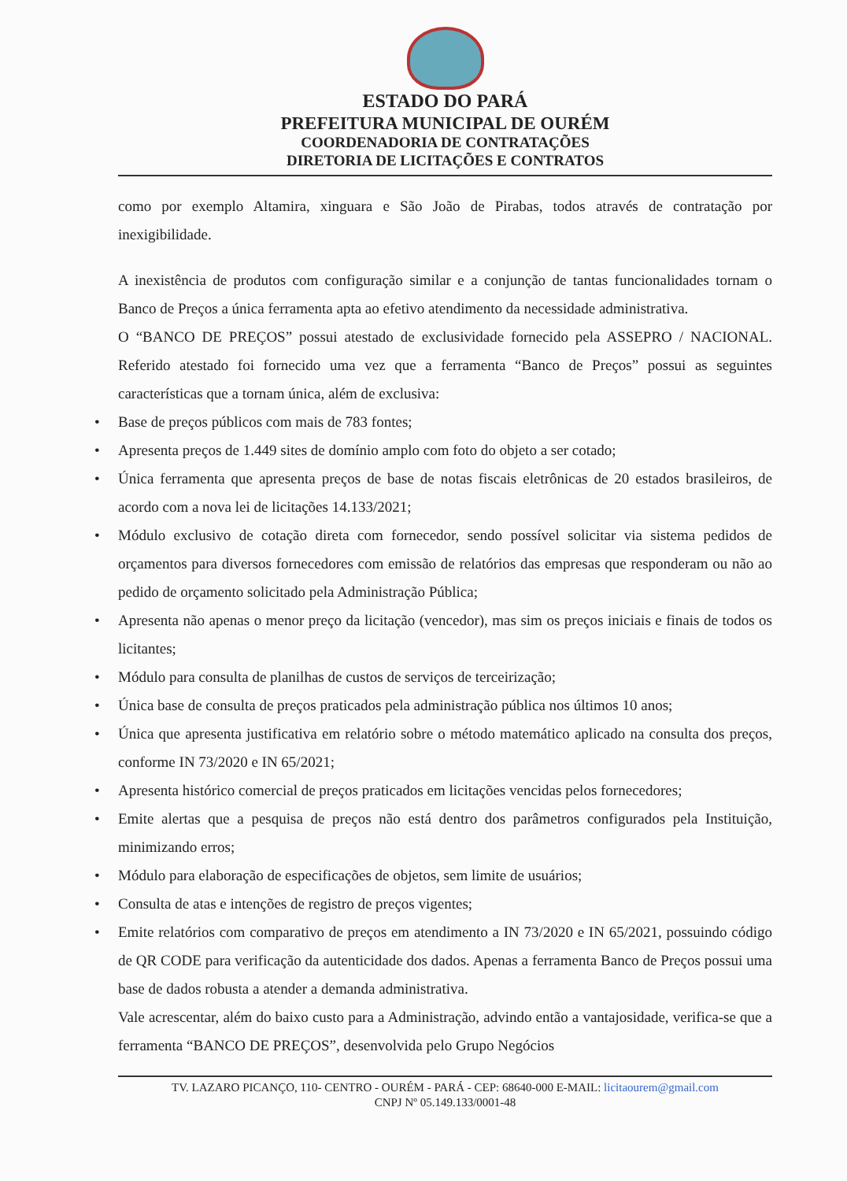ESTADO DO PARÁ
PREFEITURA MUNICIPAL DE OURÉM
COORDENADORIA DE CONTRATAÇÕES
DIRETORIA DE LICITAÇÕES E CONTRATOS
como por exemplo Altamira, xinguara e São João de Pirabas, todos através de contratação por inexigibilidade.
A inexistência de produtos com configuração similar e a conjunção de tantas funcionalidades tornam o Banco de Preços a única ferramenta apta ao efetivo atendimento da necessidade administrativa.
O “BANCO DE PREÇOS” possui atestado de exclusividade fornecido pela ASSEPRO / NACIONAL. Referido atestado foi fornecido uma vez que a ferramenta “Banco de Preços” possui as seguintes características que a tornam única, além de exclusiva:
• Base de preços públicos com mais de 783 fontes;
• Apresenta preços de 1.449 sites de domínio amplo com foto do objeto a ser cotado;
• Única ferramenta que apresenta preços de base de notas fiscais eletrônicas de 20 estados brasileiros, de acordo com a nova lei de licitações 14.133/2021;
• Módulo exclusivo de cotação direta com fornecedor, sendo possível solicitar via sistema pedidos de orçamentos para diversos fornecedores com emissão de relatórios das empresas que responderam ou não ao pedido de orçamento solicitado pela Administração Pública;
• Apresenta não apenas o menor preço da licitação (vencedor), mas sim os preços iniciais e finais de todos os licitantes;
• Módulo para consulta de planilhas de custos de serviços de terceirização;
• Única base de consulta de preços praticados pela administração pública nos últimos 10 anos;
• Única que apresenta justificativa em relatório sobre o método matemático aplicado na consulta dos preços, conforme IN 73/2020 e IN 65/2021;
• Apresenta histórico comercial de preços praticados em licitações vencidas pelos fornecedores;
• Emite alertas que a pesquisa de preços não está dentro dos parâmetros configurados pela Instituição, minimizando erros;
• Módulo para elaboração de especificações de objetos, sem limite de usuários;
• Consulta de atas e intenções de registro de preços vigentes;
• Emite relatórios com comparativo de preços em atendimento a IN 73/2020 e IN 65/2021, possuindo código de QR CODE para verificação da autenticidade dos dados. Apenas a ferramenta Banco de Preços possui uma base de dados robusta a atender a demanda administrativa.
Vale acrescentar, além do baixo custo para a Administração, advindo então a vantajosidade, verifica-se que a ferramenta “BANCO DE PREÇOS”, desenvolvida pelo Grupo Negócios
TV. LAZARO PICANÇO, 110- CENTRO - OURÉM - PARÁ - CEP: 68640-000 E-MAIL: licitaourem@gmail.com
CNPJ Nº 05.149.133/0001-48